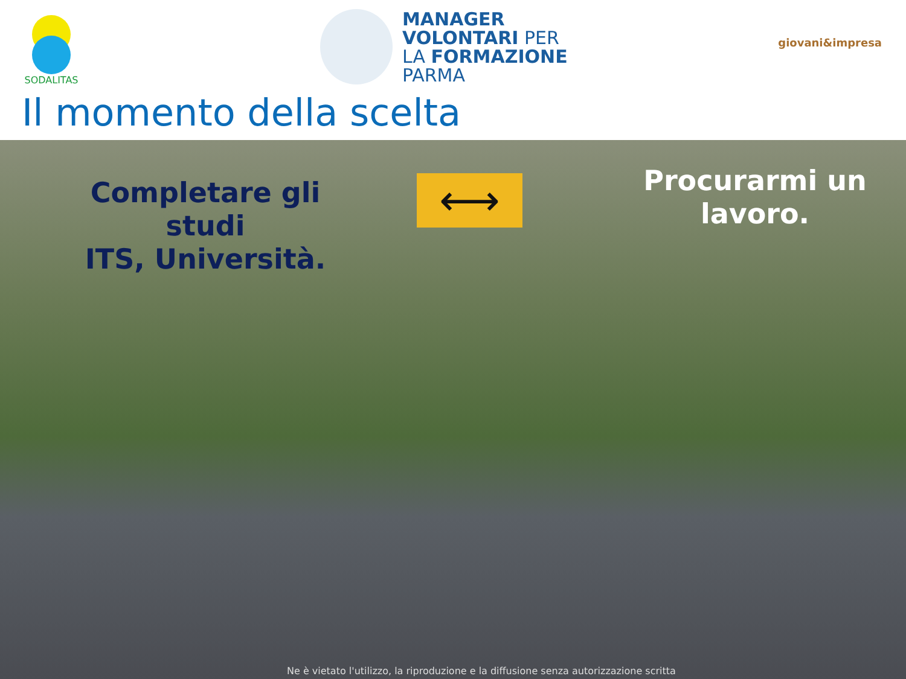SODALITAS
MANAGER
VOLONTARI PER
LA FORMAZIONE
PARMA
giovani&impresa
Il momento della scelta
Completare gli studi
ITS, Università.
⟷
Procurarmi un lavoro.
Ne è vietato l'utilizzo, la riproduzione e la diffusione senza autorizzazione scritta